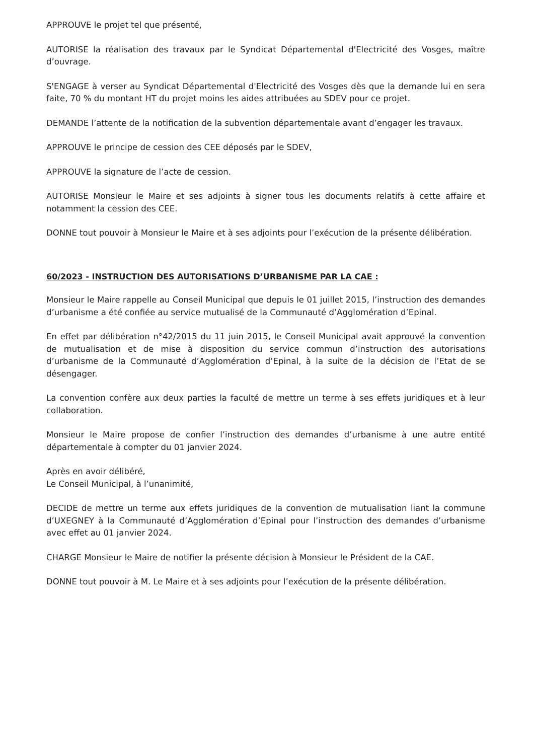APPROUVE le projet tel que présenté,
AUTORISE la réalisation des travaux par le Syndicat Départemental d'Electricité des Vosges, maître d’ouvrage.
S'ENGAGE à verser au Syndicat Départemental d'Electricité des Vosges dès que la demande lui en sera faite, 70 % du montant HT du projet moins les aides attribuées au SDEV pour ce projet.
DEMANDE l’attente de la notification de la subvention départementale avant d’engager les travaux.
APPROUVE le principe de cession des CEE déposés par le SDEV,
APPROUVE la signature de l’acte de cession.
AUTORISE Monsieur le Maire et ses adjoints à signer tous les documents relatifs à cette affaire et notamment la cession des CEE.
DONNE tout pouvoir à Monsieur le Maire et à ses adjoints pour l’exécution de la présente délibération.
60/2023 - INSTRUCTION DES AUTORISATIONS D’URBANISME PAR LA CAE :
Monsieur le Maire rappelle au Conseil Municipal que depuis le 01 juillet 2015, l’instruction des demandes d’urbanisme a été confiée au service mutualisé de la Communauté d’Agglomération d’Epinal.
En effet par délibération n°42/2015 du 11 juin 2015, le Conseil Municipal avait approuvé la convention de mutualisation et de mise à disposition du service commun d’instruction des autorisations d’urbanisme de la Communauté d’Agglomération d’Epinal, à la suite de la décision de l’Etat de se désengager.
La convention confère aux deux parties la faculté de mettre un terme à ses effets juridiques et à leur collaboration.
Monsieur le Maire propose de confier l’instruction des demandes d’urbanisme à une autre entité départementale à compter du 01 janvier 2024.
Après en avoir délibéré,
Le Conseil Municipal, à l’unanimité,
DECIDE de mettre un terme aux effets juridiques de la convention de mutualisation liant la commune d’UXEGNEY à la Communauté d’Agglomération d’Epinal pour l’instruction des demandes d’urbanisme avec effet au 01 janvier 2024.
CHARGE Monsieur le Maire de notifier la présente décision à Monsieur le Président de la CAE.
DONNE tout pouvoir à M. Le Maire et à ses adjoints pour l’exécution de la présente délibération.